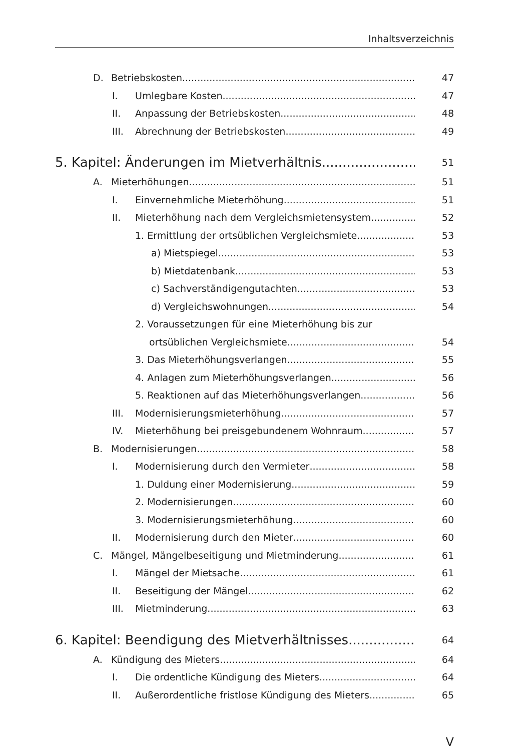Inhaltsverzeichnis
D. Betriebskosten 47
I. Umlegbare Kosten 47
II. Anpassung der Betriebskosten 48
III. Abrechnung der Betriebskosten 49
5. Kapitel: Änderungen im Mietverhältnis
51
A. Mieterhöhungen 51
I. Einvernehmliche Mieterhöhung 51
II. Mieterhöhung nach dem Vergleichsmietensystem 52
1. Ermittlung der ortsüblichen Vergleichsmiete 53
a) Mietspiegel 53
b) Mietdatenbank 53
c) Sachverständigengutachten 53
d) Vergleichswohnungen 54
2. Voraussetzungen für eine Mieterhöhung bis zur
ortsüblichen Vergleichsmiete 54
3. Das Mieterhöhungsverlangen 55
4. Anlagen zum Mieterhöhungsverlangen 56
5. Reaktionen auf das Mieterhöhungsverlangen 56
III. Modernisierungsmieterhöhung 57
IV. Mieterhöhung bei preisgebundenem Wohnraum 57
B. Modernisierungen 58
I. Modernisierung durch den Vermieter 58
1. Duldung einer Modernisierung 59
2. Modernisierungen 60
3. Modernisierungsmieterhöhung 60
II. Modernisierung durch den Mieter 60
C. Mängel, Mängelbeseitigung und Mietminderung 61
I. Mängel der Mietsache 61
II. Beseitigung der Mängel 62
III. Mietminderung 63
6. Kapitel: Beendigung des Mietverhältnisses
64
A. Kündigung des Mieters 64
I. Die ordentliche Kündigung des Mieters 64
II. Außerordentliche fristlose Kündigung des Mieters 65
V